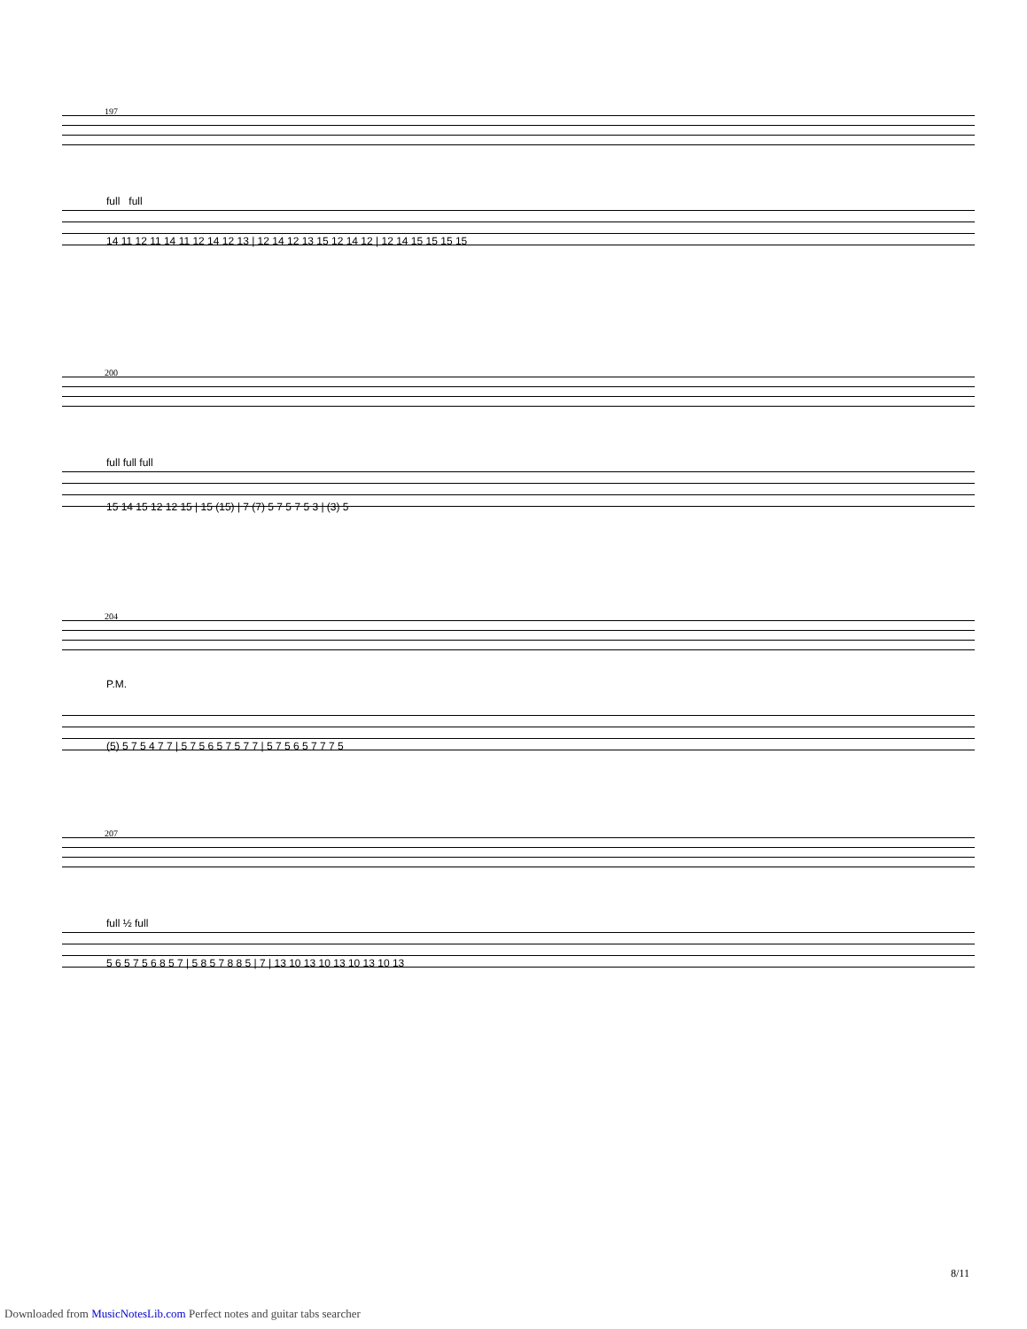197
full full
14 11 12 11 14 11 12 14 12 13 | 12 14 12 13 15 12 14 12 | 12 14 15 15 15 15
200
full full full
15 14 15 12 12 15 | 15 (15) | 7 (7) 5 7 5 7 5 3 | (3) 5
204
P.M.
(5) 5 7 5 4 7 7 | 5 7 5 6 5 7 5 7 7 | 5 7 5 6 5 7 7 7 5
207
full ½ full
5 6 5 7 5 6 8 5 7 | 5 8 5 7 8 8 5 | 7 | 13 10 13 10 13 10 13 10 13
8/11
Downloaded from MusicNotesLib.com Perfect notes and guitar tabs searcher